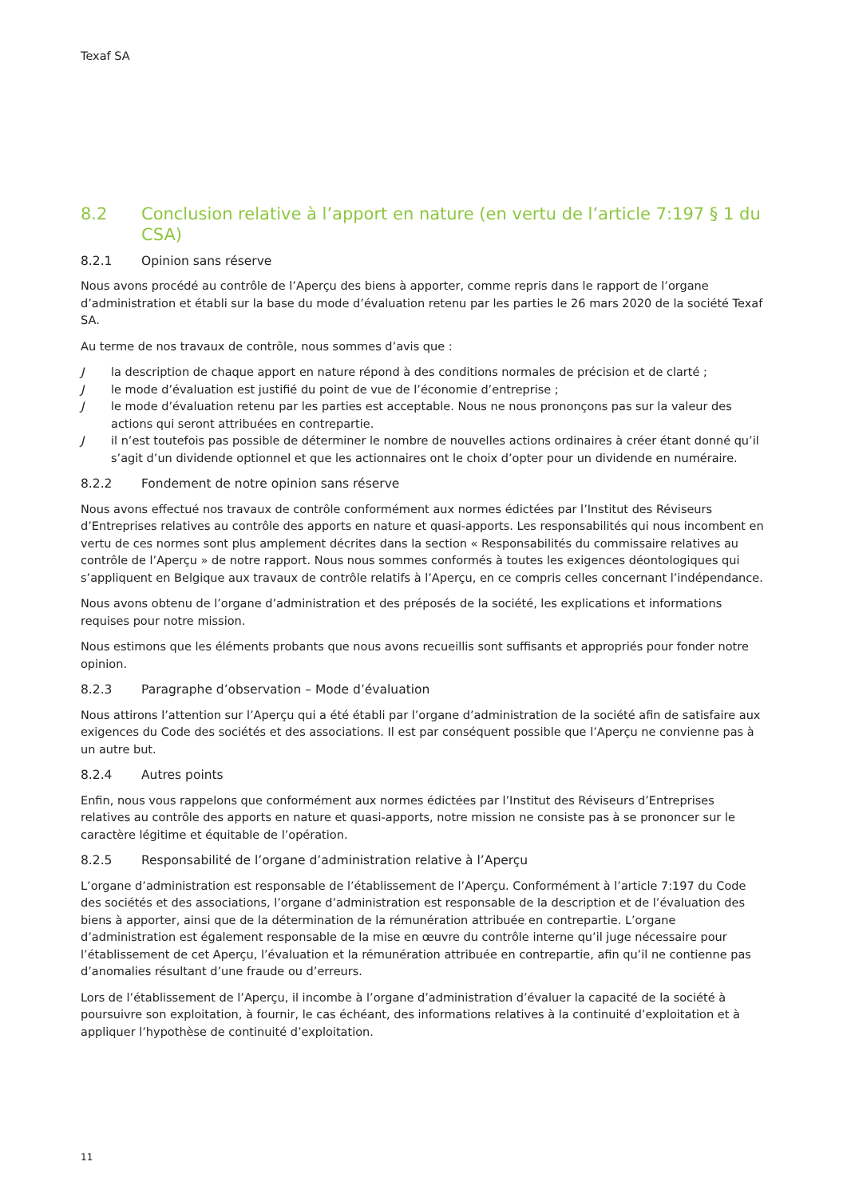Texaf SA
8.2 Conclusion relative à l’apport en nature (en vertu de l’article 7:197 § 1 du CSA)
8.2.1 Opinion sans réserve
Nous avons procédé au contrôle de l’Aperçu des biens à apporter, comme repris dans le rapport de l’organe d’administration et établi sur la base du mode d’évaluation retenu par les parties le 26 mars 2020 de la société Texaf SA.
Au terme de nos travaux de contrôle, nous sommes d’avis que :
Jla description de chaque apport en nature répond à des conditions normales de précision et de clarté ;
Jle mode d’évaluation est justifié du point de vue de l’économie d’entreprise ;
Jle mode d’évaluation retenu par les parties est acceptable. Nous ne nous prononçons pas sur la valeur des actions qui seront attribuées en contrepartie.
Jil n’est toutefois pas possible de déterminer le nombre de nouvelles actions ordinaires à créer étant donné qu’il s’agit d’un dividende optionnel et que les actionnaires ont le choix d’opter pour un dividende en numéraire.
8.2.2 Fondement de notre opinion sans réserve
Nous avons effectué nos travaux de contrôle conformément aux normes édictées par l’Institut des Réviseurs d’Entreprises relatives au contrôle des apports en nature et quasi-apports. Les responsabilités qui nous incombent en vertu de ces normes sont plus amplement décrites dans la section « Responsabilités du commissaire relatives au contrôle de l’Aperçu » de notre rapport. Nous nous sommes conformés à toutes les exigences déontologiques qui s’appliquent en Belgique aux travaux de contrôle relatifs à l’Aperçu, en ce compris celles concernant l’indépendance.
Nous avons obtenu de l’organe d’administration et des préposés de la société, les explications et informations requises pour notre mission.
Nous estimons que les éléments probants que nous avons recueillis sont suffisants et appropriés pour fonder notre opinion.
8.2.3 Paragraphe d’observation – Mode d’évaluation
Nous attirons l’attention sur l’Aperçu qui a été établi par l’organe d’administration de la société afin de satisfaire aux exigences du Code des sociétés et des associations. Il est par conséquent possible que l’Aperçu ne convienne pas à un autre but.
8.2.4 Autres points
Enfin, nous vous rappelons que conformément aux normes édictées par l’Institut des Réviseurs d’Entreprises relatives au contrôle des apports en nature et quasi-apports, notre mission ne consiste pas à se prononcer sur le caractère légitime et équitable de l’opération.
8.2.5 Responsabilité de l’organe d’administration relative à l’Aperçu
L’organe d’administration est responsable de l’établissement de l’Aperçu. Conformément à l’article 7:197 du Code des sociétés et des associations, l’organe d’administration est responsable de la description et de l’évaluation des biens à apporter, ainsi que de la détermination de la rémunération attribuée en contrepartie. L’organe d’administration est également responsable de la mise en œuvre du contrôle interne qu’il juge nécessaire pour l’établissement de cet Aperçu, l’évaluation et la rémunération attribuée en contrepartie, afin qu’il ne contienne pas d’anomalies résultant d’une fraude ou d’erreurs.
Lors de l’établissement de l’Aperçu, il incombe à l’organe d’administration d’évaluer la capacité de la société à poursuivre son exploitation, à fournir, le cas échéant, des informations relatives à la continuité d’exploitation et à appliquer l’hypothèse de continuité d’exploitation.
11